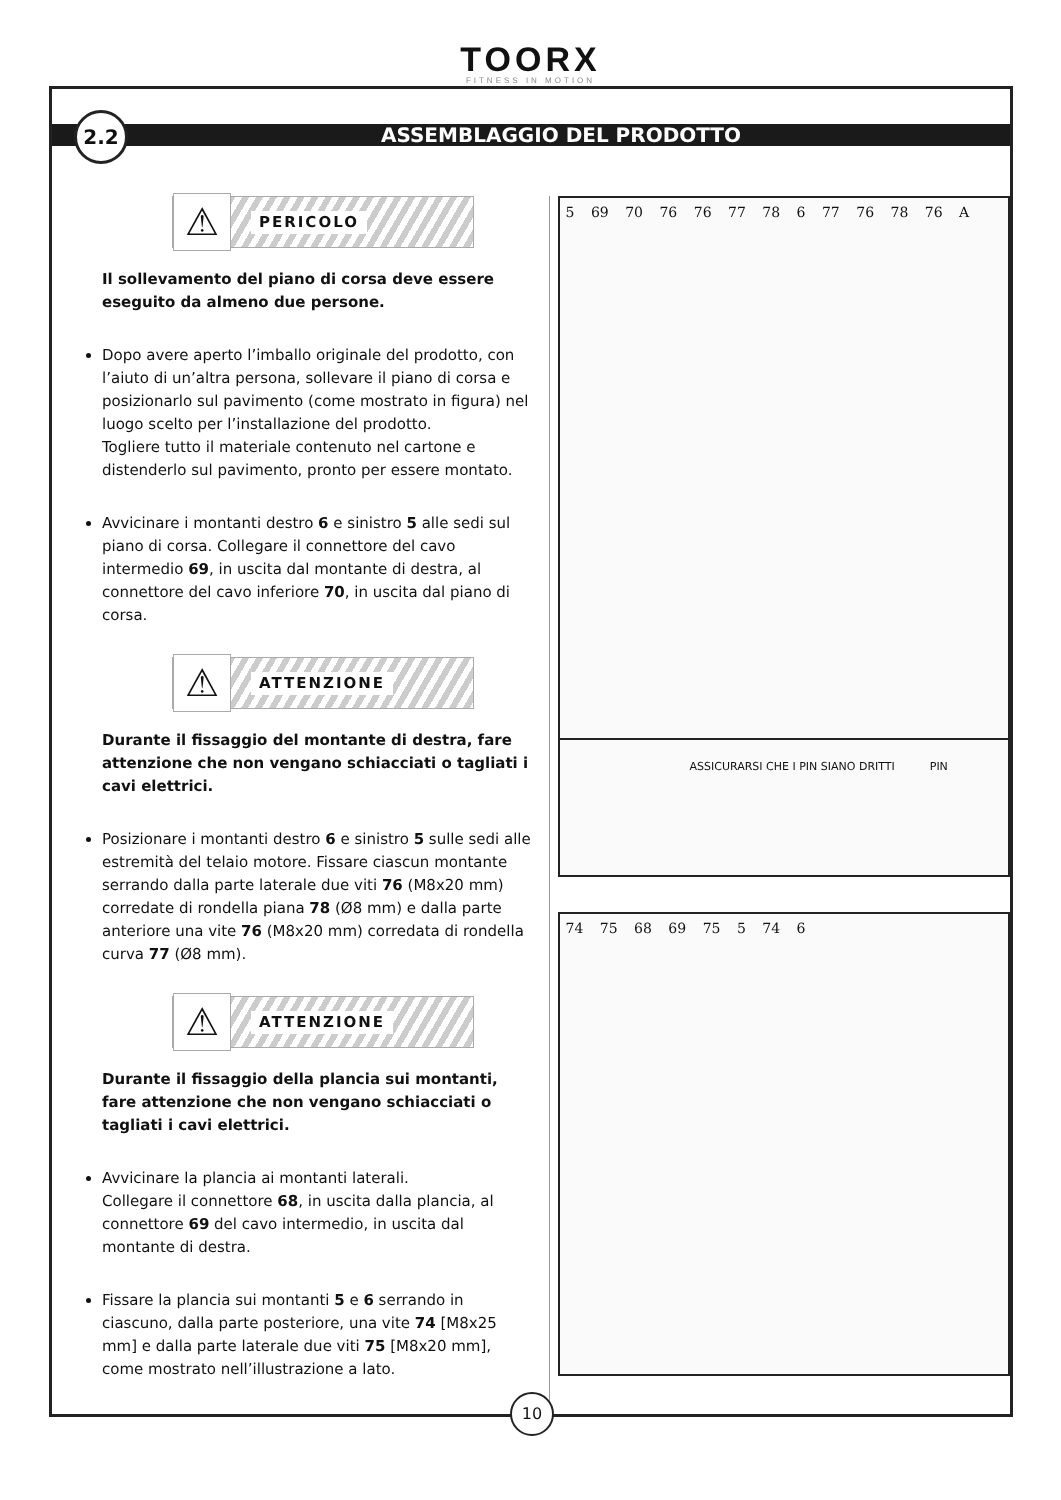TOORX
FITNESS IN MOTION
2.2
ASSEMBLAGGIO DEL PRODOTTO
⚠ PERICOLO
Il sollevamento del piano di corsa deve essere eseguito da almeno due persone.
Dopo avere aperto l’imballo originale del prodotto, con l’aiuto di un’altra persona, sollevare il piano di corsa e posizionarlo sul pavimento (come mostrato in figura) nel luogo scelto per l’installazione del prodotto.
Togliere tutto il materiale contenuto nel cartone e distenderlo sul pavimento, pronto per essere montato.
Avvicinare i montanti destro 6 e sinistro 5 alle sedi sul piano di corsa. Collegare il connettore del cavo intermedio 69, in uscita dal montante di destra, al connettore del cavo inferiore 70, in uscita dal piano di corsa.
⚠ ATTENZIONE
Durante il fissaggio del montante di destra, fare attenzione che non vengano schiacciati o tagliati i cavi elettrici.
Posizionare i montanti destro 6 e sinistro 5 sulle sedi alle estremità del telaio motore. Fissare ciascun montante serrando dalla parte laterale due viti 76 (M8x20 mm) corredate di rondella piana 78 (Ø8 mm) e dalla parte anteriore una vite 76 (M8x20 mm) corredata di rondella curva 77 (Ø8 mm).
⚠ ATTENZIONE
Durante il fissaggio della plancia sui montanti, fare attenzione che non vengano schiacciati o tagliati i cavi elettrici.
Avvicinare la plancia ai montanti laterali.
Collegare il connettore 68, in uscita dalla plancia, al connettore 69 del cavo intermedio, in uscita dal montante di destra.
Fissare la plancia sui montanti 5 e 6 serrando in ciascuno, dalla parte posteriore, una vite 74 [M8x25 mm] e dalla parte laterale due viti 75 [M8x20 mm], come mostrato nell’illustrazione a lato.
5 69 70 76 76 77 78 6 77 76 78 76 A
ASSICURARSI CHE I PIN SIANO DRITTI PIN
74 75 68 69 75 5 74 6
10